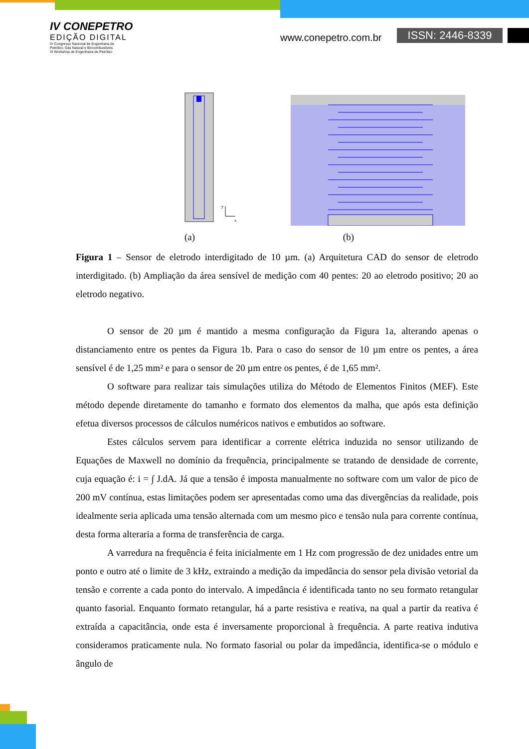IV CONEPETRO
EDIÇÃO DIGITAL
IV Congresso Nacional de Engenharia de
Petróleo, Gás Natural e Biocombustíveis
VI Workshop de Engenharia de Petróleo
www.conepetro.com.br ISSN: 2446-8339
y
x
(a) (b)
Figura 1 – Sensor de eletrodo interdigitado de 10 µm. (a) Arquitetura CAD do sensor de eletrodo interdigitado. (b) Ampliação da área sensível de medição com 40 pentes: 20 ao eletrodo positivo; 20 ao eletrodo negativo.
O sensor de 20 µm é mantido a mesma configuração da Figura 1a, alterando apenas o distanciamento entre os pentes da Figura 1b. Para o caso do sensor de 10 µm entre os pentes, a área sensível é de 1,25 mm² e para o sensor de 20 µm entre os pentes, é de 1,65 mm².
O software para realizar tais simulações utiliza do Método de Elementos Finitos (MEF). Este método depende diretamente do tamanho e formato dos elementos da malha, que após esta definição efetua diversos processos de cálculos numéricos nativos e embutidos ao software.
Estes cálculos servem para identificar a corrente elétrica induzida no sensor utilizando de Equações de Maxwell no domínio da frequência, principalmente se tratando de densidade de corrente, cuja equação é: i = ∫ J.dA. Já que a tensão é imposta manualmente no software com um valor de pico de 200 mV contínua, estas limitações podem ser apresentadas como uma das divergências da realidade, pois idealmente seria aplicada uma tensão alternada com um mesmo pico e tensão nula para corrente contínua, desta forma alteraria a forma de transferência de carga.
A varredura na frequência é feita inicialmente em 1 Hz com progressão de dez unidades entre um ponto e outro até o limite de 3 kHz, extraindo a medição da impedância do sensor pela divisão vetorial da tensão e corrente a cada ponto do intervalo. A impedância é identificada tanto no seu formato retangular quanto fasorial. Enquanto formato retangular, há a parte resistiva e reativa, na qual a partir da reativa é extraída a capacitância, onde esta é inversamente proporcional à frequência. A parte reativa indutiva consideramos praticamente nula. No formato fasorial ou polar da impedância, identifica-se o módulo e ângulo de